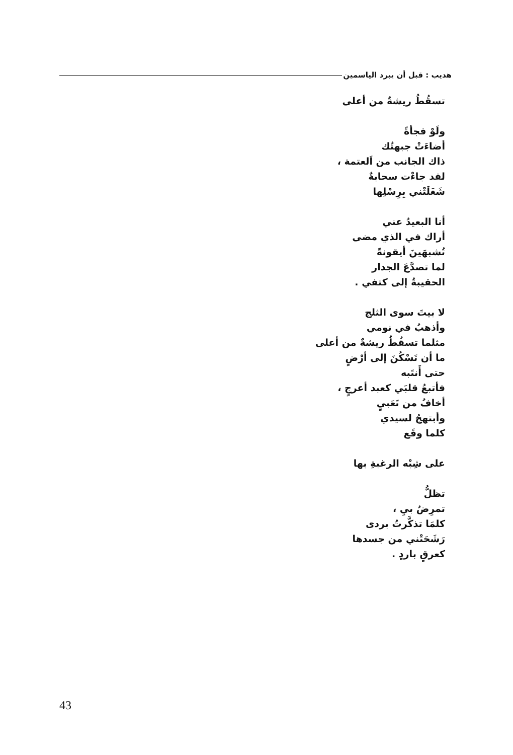هديب : قبل أن يبرد الياسمين
تسقُطُ ريشةٌ من أعلى
ولَوْ فجأةً
أضاءَتْ جبهتُك
ذاك الجانب من اَلعتمة ،
لقد جاءْت سحابةٌ
شَغَلَتْني بِرِسْلِها
أنا البعيدُ عني
أراك في الذي مضى
تُشبهَينَ أيقونةً
لما تصدَّعَ الجدار
الحقيبةُ إلى كتفي .
لا بيتَ سوى الثلج
وأذهبُ في نومي
مثلما تسقُطُ ريشةٌ من أعلى
ما أن تَسْكُنَ إلى أرْضٍ
حتى أَنتَبه
فأتبعُ قلبَي كعبد أعرجٍ ،
أخافُ من تَعَبيٍ
وأبتهجُ لسيدي
كلما وقَع
على شِبْه الرغبةِ بها
تظلُّ
تمرِضُ بيِ ،
كلمَا تذكَّرتُ بردى
رَشَحَتْني من جسدها
كعرقٍ باردٍ .
43